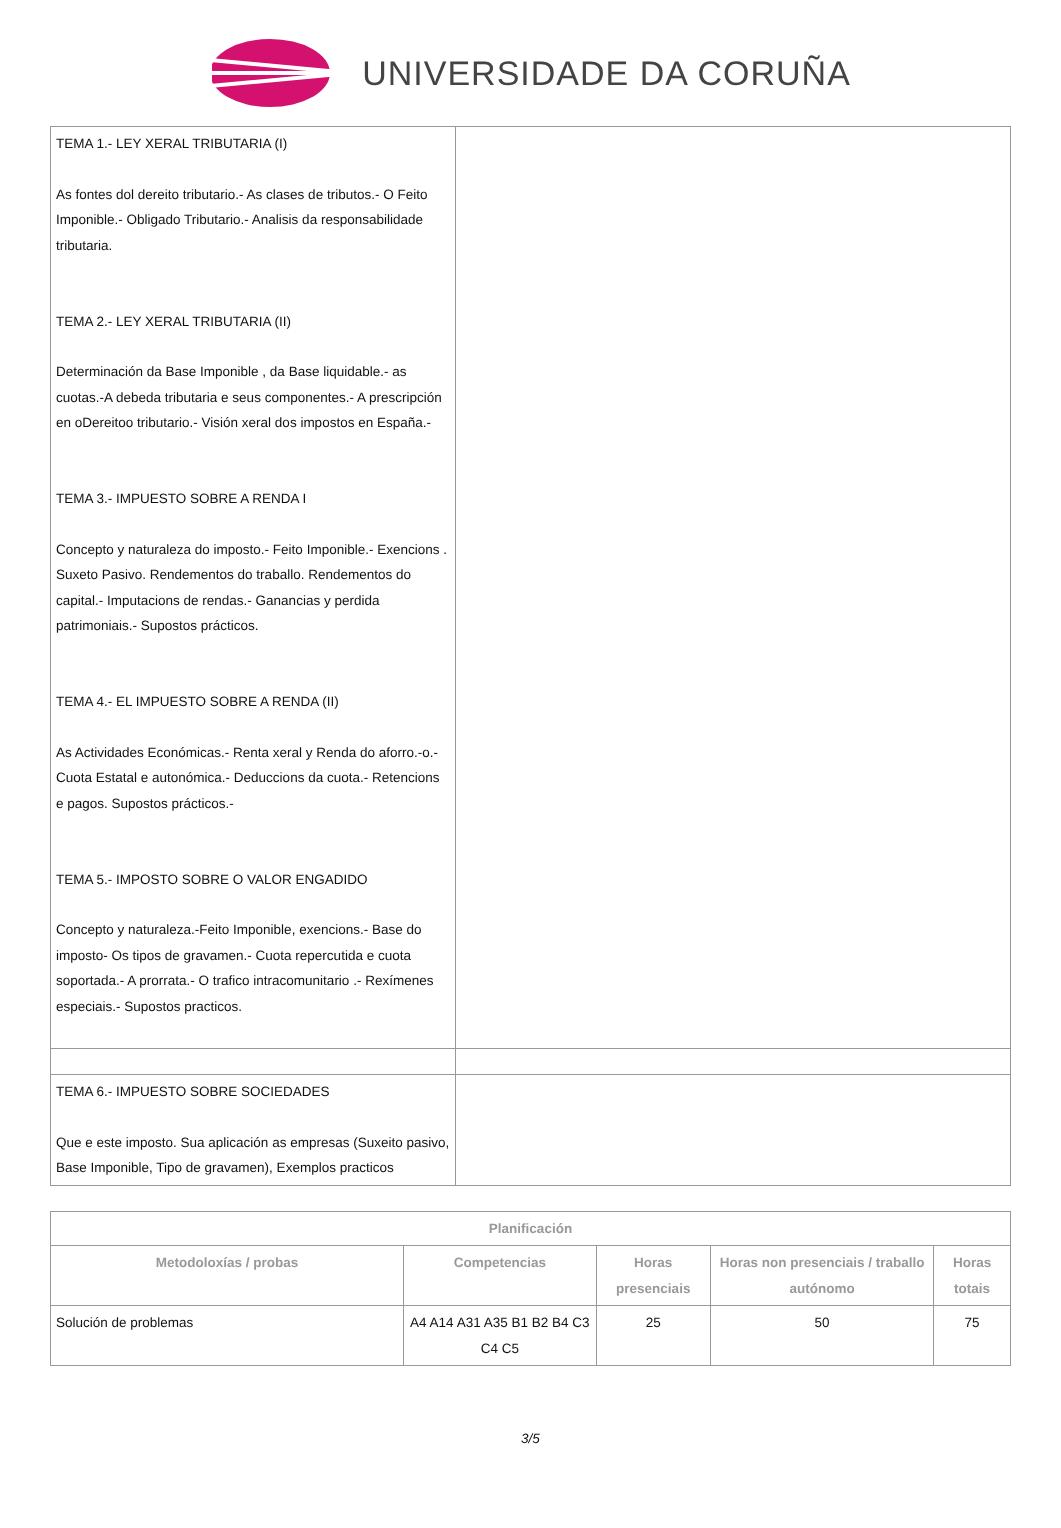UNIVERSIDADE DA CORUÑA
| TEMA 1.- LEY XERAL TRIBUTARIA (I) As fontes dol dereito tributario.- As clases de tributos.- O Feito Imponible.- Obligado Tributario.- Analisis da responsabilidade tributaria. TEMA 2.- LEY XERAL TRIBUTARIA (II) Determinación da Base Imponible , da Base liquidable.- as cuotas.-A debeda tributaria e seus componentes.- A prescripción en oDereitoo tributario.- Visión xeral dos impostos en España.- TEMA 3.- IMPUESTO SOBRE A RENDA I Concepto y naturaleza do imposto.- Feito Imponible.- Exencions . Suxeto Pasivo. Rendementos do traballo. Rendementos do capital.- Imputacions de rendas.- Ganancias y perdida patrimoniais.- Supostos prácticos. TEMA 4.- EL IMPUESTO SOBRE A RENDA (II) As Actividades Económicas.- Renta xeral y Renda do aforro.-o.- Cuota Estatal e autonómica.- Deduccions da cuota.- Retencions e pagos. Supostos prácticos.- TEMA 5.- IMPOSTO SOBRE O VALOR ENGADIDO Concepto y naturaleza.-Feito Imponible, exencions.- Base do imposto- Os tipos de gravamen.- Cuota repercutida e cuota soportada.- A prorrata.- O trafico intracomunitario .- Rexímenes especiais.- Supostos practicos. | |
| TEMA 6.- IMPUESTO SOBRE SOCIEDADES Que e este imposto. Sua aplicación as empresas (Suxeito pasivo, Base Imponible, Tipo de gravamen), Exemplos practicos | |
| Planificación | | | | |
| --- | --- | --- | --- | --- |
| Metodoloxías / probas | Competencias | Horas presenciais | Horas non presenciais / traballo autónomo | Horas totais |
| Solución de problemas | A4 A14 A31 A35 B1 B2 B4 C3 C4 C5 | 25 | 50 | 75 |
3/5